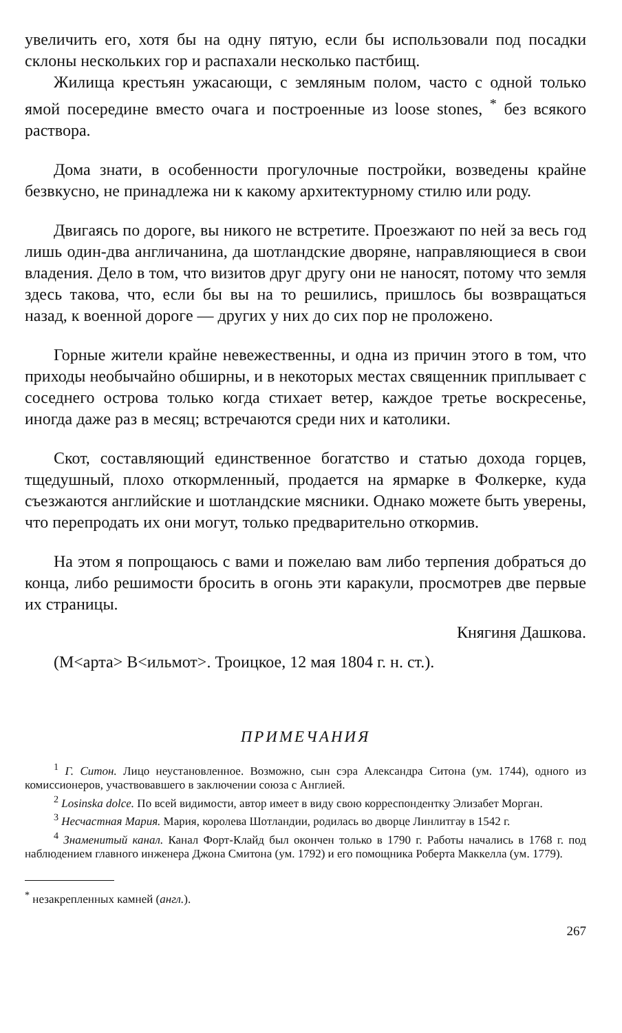увеличить его, хотя бы на одну пятую, если бы использовали под посадки склоны нескольких гор и распахали несколько пастбищ.
Жилища крестьян ужасающи, с земляным полом, часто с одной только ямой посередине вместо очага и построенные из loose stones, <sup>*</sup> без всякого раствора.
Дома знати, в особенности прогулочные постройки, возведены крайне безвкусно, не принадлежа ни к какому архитектурному стилю или роду.
Двигаясь по дороге, вы никого не встретите. Проезжают по ней за весь год лишь один-два англичанина, да шотландские дворяне, направляющиеся в свои владения. Дело в том, что визитов друг другу они не наносят, потому что земля здесь такова, что, если бы вы на то решились, пришлось бы возвращаться назад, к военной дороге — других у них до сих пор не проложено.
Горные жители крайне невежественны, и одна из причин этого в том, что приходы необычайно обширны, и в некоторых местах священник приплывает с соседнего острова только когда стихает ветер, каждое третье воскресенье, иногда даже раз в месяц; встречаются среди них и католики.
Скот, составляющий единственное богатство и статью дохода горцев, тщедушный, плохо откормленный, продается на ярмарке в Фолкерке, куда съезжаются английские и шотландские мясники. Однако можете быть уверены, что перепродать их они могут, только предварительно откормив.
На этом я попрощаюсь с вами и пожелаю вам либо терпения добраться до конца, либо решимости бросить в огонь эти каракули, просмотрев две первые их страницы.
Княгиня Дашкова.
(M<арта> B<ильмот>. Троицкое, 12 мая 1804 г. н. ст.).
ПРИМЕЧАНИЯ
<sup>1</sup> Г. Ситон. Лицо неустановленное. Возможно, сын сэра Александра Ситона (ум. 1744), одного из комиссионеров, участвовавшего в заключении союза с Англией.
<sup>2</sup> Losinska dolce. По всей видимости, автор имеет в виду свою корреспондентку Элизабет Морган.
<sup>3</sup> Несчастная Мария. Мария, королева Шотландии, родилась во дворце Линлитгау в 1542 г.
<sup>4</sup> Знаменитый канал. Канал Форт-Клайд был окончен только в 1790 г. Работы начались в 1768 г. под наблюдением главного инженера Джона Смитона (ум. 1792) и его помощника Роберта Маккелла (ум. 1779).
<sup>*</sup> незакрепленных камней (англ.).
267